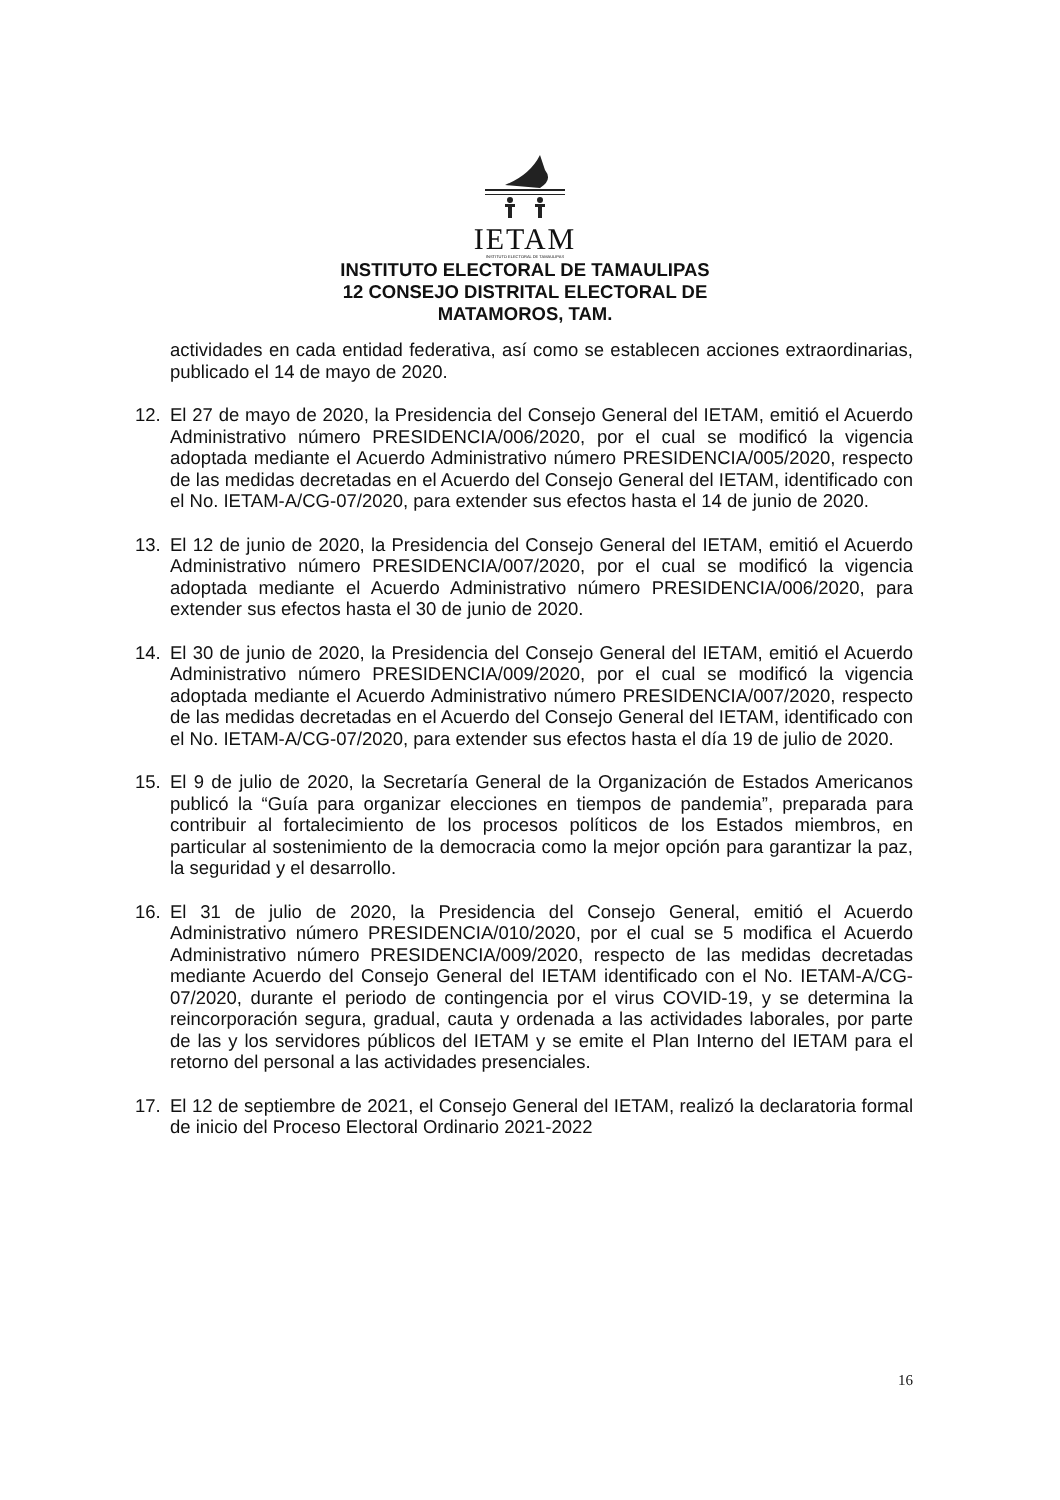IETAM
INSTITUTO ELECTORAL DE TAMAULIPAS
INSTITUTO ELECTORAL DE TAMAULIPAS
12 CONSEJO DISTRITAL ELECTORAL DE
MATAMOROS, TAM.
actividades en cada entidad federativa, así como se establecen acciones extraordinarias, publicado el 14 de mayo de 2020.
12. El 27 de mayo de 2020, la Presidencia del Consejo General del IETAM, emitió el Acuerdo Administrativo número PRESIDENCIA/006/2020, por el cual se modificó la vigencia adoptada mediante el Acuerdo Administrativo número PRESIDENCIA/005/2020, respecto de las medidas decretadas en el Acuerdo del Consejo General del IETAM, identificado con el No. IETAM-A/CG-07/2020, para extender sus efectos hasta el 14 de junio de 2020.
13. El 12 de junio de 2020, la Presidencia del Consejo General del IETAM, emitió el Acuerdo Administrativo número PRESIDENCIA/007/2020, por el cual se modificó la vigencia adoptada mediante el Acuerdo Administrativo número PRESIDENCIA/006/2020, para extender sus efectos hasta el 30 de junio de 2020.
14. El 30 de junio de 2020, la Presidencia del Consejo General del IETAM, emitió el Acuerdo Administrativo número PRESIDENCIA/009/2020, por el cual se modificó la vigencia adoptada mediante el Acuerdo Administrativo número PRESIDENCIA/007/2020, respecto de las medidas decretadas en el Acuerdo del Consejo General del IETAM, identificado con el No. IETAM-A/CG-07/2020, para extender sus efectos hasta el día 19 de julio de 2020.
15. El 9 de julio de 2020, la Secretaría General de la Organización de Estados Americanos publicó la “Guía para organizar elecciones en tiempos de pandemia”, preparada para contribuir al fortalecimiento de los procesos políticos de los Estados miembros, en particular al sostenimiento de la democracia como la mejor opción para garantizar la paz, la seguridad y el desarrollo.
16. El 31 de julio de 2020, la Presidencia del Consejo General, emitió el Acuerdo Administrativo número PRESIDENCIA/010/2020, por el cual se 5 modifica el Acuerdo Administrativo número PRESIDENCIA/009/2020, respecto de las medidas decretadas mediante Acuerdo del Consejo General del IETAM identificado con el No. IETAM-A/CG-07/2020, durante el periodo de contingencia por el virus COVID-19, y se determina la reincorporación segura, gradual, cauta y ordenada a las actividades laborales, por parte de las y los servidores públicos del IETAM y se emite el Plan Interno del IETAM para el retorno del personal a las actividades presenciales.
17. El 12 de septiembre de 2021, el Consejo General del IETAM, realizó la declaratoria formal de inicio del Proceso Electoral Ordinario 2021-2022
16